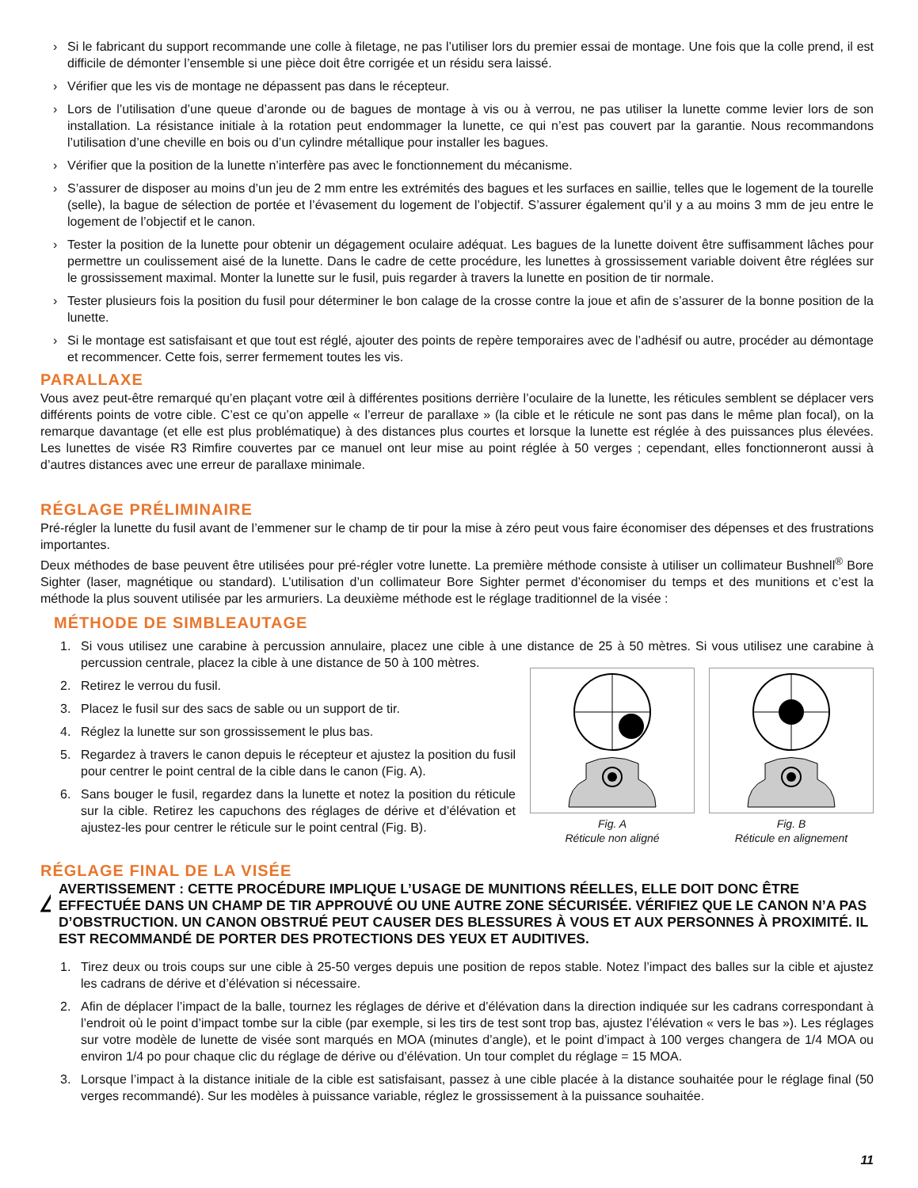› Si le fabricant du support recommande une colle à filetage, ne pas l’utiliser lors du premier essai de montage. Une fois que la colle prend, il est difficile de démonter l’ensemble si une pièce doit être corrigée et un résidu sera laissé.
› Vérifier que les vis de montage ne dépassent pas dans le récepteur.
› Lors de l’utilisation d’une queue d’aronde ou de bagues de montage à vis ou à verrou, ne pas utiliser la lunette comme levier lors de son installation. La résistance initiale à la rotation peut endommager la lunette, ce qui n’est pas couvert par la garantie. Nous recommandons l’utilisation d’une cheville en bois ou d’un cylindre métallique pour installer les bagues.
› Vérifier que la position de la lunette n’interfère pas avec le fonctionnement du mécanisme.
› S’assurer de disposer au moins d’un jeu de 2 mm entre les extrémités des bagues et les surfaces en saillie, telles que le logement de la tourelle (selle), la bague de sélection de portée et l’évasement du logement de l’objectif. S’assurer également qu’il y a au moins 3 mm de jeu entre le logement de l’objectif et le canon.
› Tester la position de la lunette pour obtenir un dégagement oculaire adéquat. Les bagues de la lunette doivent être suffisamment lâches pour permettre un coulissement aisé de la lunette. Dans le cadre de cette procédure, les lunettes à grossissement variable doivent être réglées sur le grossissement maximal. Monter la lunette sur le fusil, puis regarder à travers la lunette en position de tir normale.
› Tester plusieurs fois la position du fusil pour déterminer le bon calage de la crosse contre la joue et afin de s’assurer de la bonne position de la lunette.
› Si le montage est satisfaisant et que tout est réglé, ajouter des points de repère temporaires avec de l’adhésif ou autre, procéder au démontage et recommencer. Cette fois, serrer fermement toutes les vis.
PARALLAXE
Vous avez peut-être remarqué qu’en plaçant votre œil à différentes positions derrière l’oculaire de la lunette, les réticules semblent se déplacer vers différents points de votre cible. C’est ce qu’on appelle « l’erreur de parallaxe » (la cible et le réticule ne sont pas dans le même plan focal), on la remarque davantage (et elle est plus problématique) à des distances plus courtes et lorsque la lunette est réglée à des puissances plus élevées. Les lunettes de visée R3 Rimfire couvertes par ce manuel ont leur mise au point réglée à 50 verges ; cependant, elles fonctionneront aussi à d’autres distances avec une erreur de parallaxe minimale.
RÉGLAGE PRÉLIMINAIRE
Pré-régler la lunette du fusil avant de l’emmener sur le champ de tir pour la mise à zéro peut vous faire économiser des dépenses et des frustrations importantes.
Deux méthodes de base peuvent être utilisées pour pré-régler votre lunette. La première méthode consiste à utiliser un collimateur Bushnell<sup>®</sup> Bore Sighter (laser, magnétique ou standard). L’utilisation d’un collimateur Bore Sighter permet d’économiser du temps et des munitions et c’est la méthode la plus souvent utilisée par les armuriers. La deuxième méthode est le réglage traditionnel de la visée :
MÉTHODE DE SIMBLEAUTAGE
1. Si vous utilisez une carabine à percussion annulaire, placez une cible à une distance de 25 à 50 mètres. Si vous utilisez une carabine à percussion centrale, placez la cible à une distance de 50 à 100 mètres.
2. Retirez le verrou du fusil.
3. Placez le fusil sur des sacs de sable ou un support de tir.
4. Réglez la lunette sur son grossissement le plus bas.
5. Regardez à travers le canon depuis le récepteur et ajustez la position du fusil pour centrer le point central de la cible dans le canon (Fig. A).
6. Sans bouger le fusil, regardez dans la lunette et notez la position du réticule sur la cible. Retirez les capuchons des réglages de dérive et d’élévation et ajustez-les pour centrer le réticule sur le point central (Fig. B).
Fig. A
Réticule non aligné
Fig. B
Réticule en alignement
RÉGLAGE FINAL DE LA VISÉE
!
AVERTISSEMENT : CETTE PROCÉDURE IMPLIQUE L’USAGE DE MUNITIONS RÉELLES, ELLE DOIT DONC ÊTRE EFFECTUÉE DANS UN CHAMP DE TIR APPROUVÉ OU UNE AUTRE ZONE SÉCURISÉE. VÉRIFIEZ QUE LE CANON N’A PAS D’OBSTRUCTION. UN CANON OBSTRUÉ PEUT CAUSER DES BLESSURES À VOUS ET AUX PERSONNES À PROXIMITÉ. IL EST RECOMMANDÉ DE PORTER DES PROTECTIONS DES YEUX ET AUDITIVES.
1. Tirez deux ou trois coups sur une cible à 25-50 verges depuis une position de repos stable. Notez l’impact des balles sur la cible et ajustez les cadrans de dérive et d’élévation si nécessaire.
2. Afin de déplacer l’impact de la balle, tournez les réglages de dérive et d’élévation dans la direction indiquée sur les cadrans correspondant à l’endroit où le point d’impact tombe sur la cible (par exemple, si les tirs de test sont trop bas, ajustez l’élévation « vers le bas »). Les réglages sur votre modèle de lunette de visée sont marqués en MOA (minutes d’angle), et le point d’impact à 100 verges changera de 1/4 MOA ou environ 1/4 po pour chaque clic du réglage de dérive ou d’élévation. Un tour complet du réglage = 15 MOA.
3. Lorsque l’impact à la distance initiale de la cible est satisfaisant, passez à une cible placée à la distance souhaitée pour le réglage final (50 verges recommandé). Sur les modèles à puissance variable, réglez le grossissement à la puissance souhaitée.
11